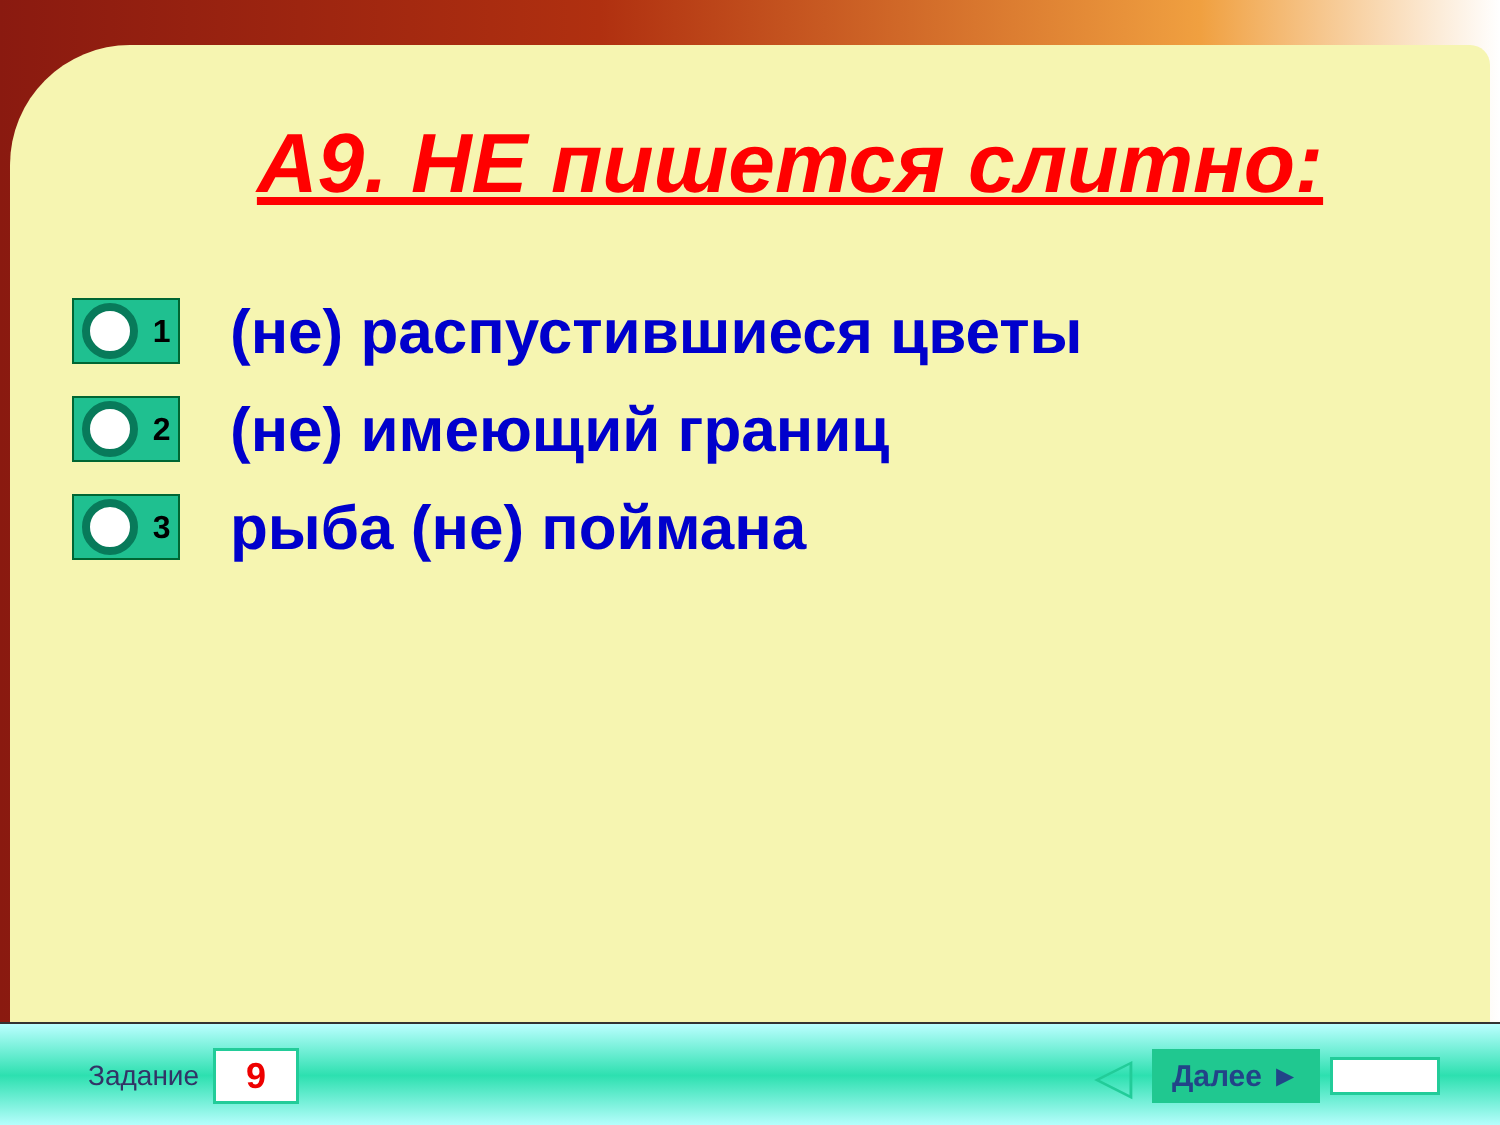А9. НЕ пишется слитно:
1
(не) распустившиеся цветы
2
(не) имеющий границ
3
рыба (не) поймана
Задание
9
◁ Далее ►